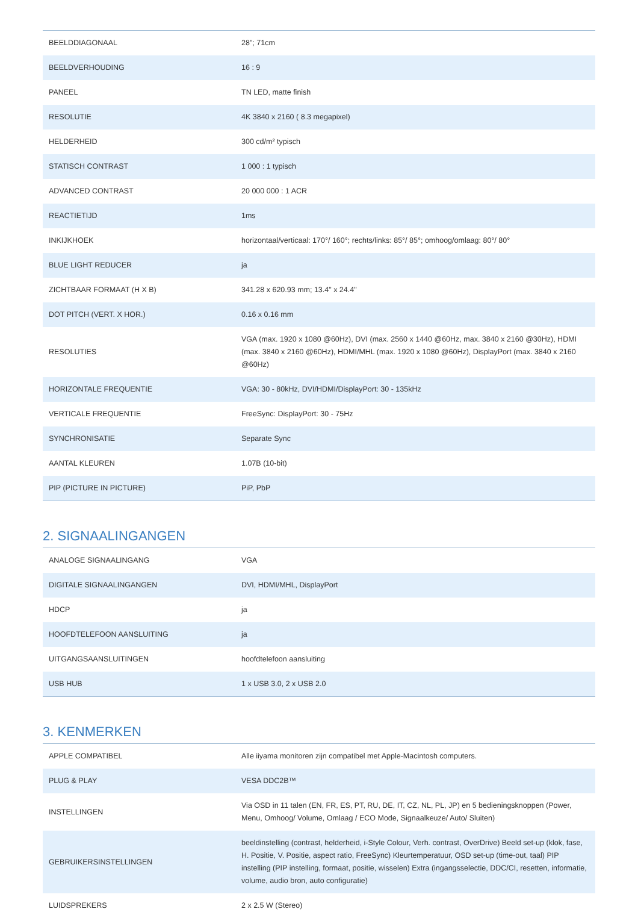| BEELDDIAGONAAL | 28"; 71cm |
| BEELDVERHOUDING | 16 : 9 |
| PANEEL | TN LED, matte finish |
| RESOLUTIE | 4K 3840 x 2160 ( 8.3 megapixel) |
| HELDERHEID | 300 cd/m² typisch |
| STATISCH CONTRAST | 1 000 : 1 typisch |
| ADVANCED CONTRAST | 20 000 000 : 1 ACR |
| REACTIETIJD | 1ms |
| INKIJKHOEK | horizontaal/verticaal: 170°/ 160°; rechts/links: 85°/ 85°; omhoog/omlaag: 80°/ 80° |
| BLUE LIGHT REDUCER | ja |
| ZICHTBAAR FORMAAT (H X B) | 341.28 x 620.93 mm; 13.4" x 24.4" |
| DOT PITCH (VERT. X HOR.) | 0.16 x 0.16 mm |
| RESOLUTIES | VGA (max. 1920 x 1080 @60Hz), DVI (max. 2560 x 1440 @60Hz, max. 3840 x 2160 @30Hz), HDMI (max. 3840 x 2160 @60Hz), HDMI/MHL (max. 1920 x 1080 @60Hz), DisplayPort (max. 3840 x 2160 @60Hz) |
| HORIZONTALE FREQUENTIE | VGA: 30 - 80kHz, DVI/HDMI/DisplayPort: 30 - 135kHz |
| VERTICALE FREQUENTIE | FreeSync: DisplayPort: 30 - 75Hz |
| SYNCHRONISATIE | Separate Sync |
| AANTAL KLEUREN | 1.07B (10-bit) |
| PIP (PICTURE IN PICTURE) | PiP, PbP |
2. SIGNAALINGANGEN
| ANALOGE SIGNAALINGANG | VGA |
| DIGITALE SIGNAALINGANGEN | DVI, HDMI/MHL, DisplayPort |
| HDCP | ja |
| HOOFDTELEFOON AANSLUITING | ja |
| UITGANGSAANSLUITINGEN | hoofdtelefoon aansluiting |
| USB HUB | 1 x USB 3.0, 2 x USB 2.0 |
3. KENMERKEN
| APPLE COMPATIBEL | Alle iiyama monitoren zijn compatibel met Apple-Macintosh computers. |
| PLUG & PLAY | VESA DDC2B™ |
| INSTELLINGEN | Via OSD in 11 talen (EN, FR, ES, PT, RU, DE, IT, CZ, NL, PL, JP) en 5 bedieningsknoppen (Power, Menu, Omhoog/ Volume, Omlaag / ECO Mode, Signaalkeuze/ Auto/ Sluiten) |
| GEBRUIKERSINSTELLINGEN | beeldinstelling (contrast, helderheid, i-Style Colour, Verh. contrast, OverDrive) Beeld set-up (klok, fase, H. Positie, V. Positie, aspect ratio, FreeSync) Kleurtemperatuur, OSD set-up (time-out, taal) PIP instelling (PIP instelling, formaat, positie, wisselen) Extra (ingangsselectie, DDC/CI, resetten, informatie, volume, audio bron, auto configuratie) |
| LUIDSPREKERS | 2 x 2.5 W (Stereo) |